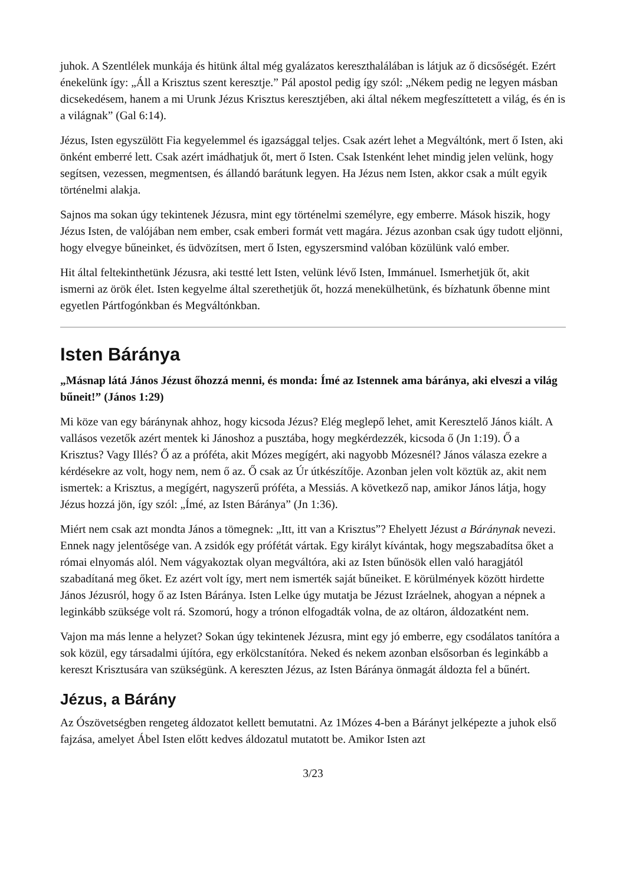juhok. A Szentlélek munkája és hitünk által még gyalázatos kereszthalálában is látjuk az ő dicsőségét. Ezért énekelünk így: „Áll a Krisztus szent keresztje.” Pál apostol pedig így szól: „Nékem pedig ne legyen másban dicsekedésem, hanem a mi Urunk Jézus Krisztus keresztjében, aki által nékem megfeszíttetett a világ, és én is a világnak” (Gal 6:14).
Jézus, Isten egyszülött Fia kegyelemmel és igazsággal teljes. Csak azért lehet a Megváltónk, mert ő Isten, aki önként emberré lett. Csak azért imádhatjuk őt, mert ő Isten. Csak Istenként lehet mindig jelen velünk, hogy segítsen, vezessen, megmentsen, és állandó barátunk legyen. Ha Jézus nem Isten, akkor csak a múlt egyik történelmi alakja.
Sajnos ma sokan úgy tekintenek Jézusra, mint egy történelmi személyre, egy emberre. Mások hiszik, hogy Jézus Isten, de valójában nem ember, csak emberi formát vett magára. Jézus azonban csak úgy tudott eljönni, hogy elvegye bűneinket, és üdvözítsen, mert ő Isten, egyszersmind valóban közülünk való ember.
Hit által feltekinthetünk Jézusra, aki testté lett Isten, velünk lévő Isten, Immánuel. Ismerhetjük őt, akit ismerni az örök élet. Isten kegyelme által szerethetjük őt, hozzá menekülhetünk, és bízhatunk őbenne mint egyetlen Pártfogónkban és Megváltónkban.
Isten Báránya
„Másnap látá János Jézust őhozzá menni, és monda: Ímé az Istennek ama báránya, aki elveszi a világ bűneit!” (János 1:29)
Mi köze van egy báránynak ahhoz, hogy kicsoda Jézus? Elég meglepő lehet, amit Keresztelő János kiált. A vallásos vezetők azért mentek ki Jánoshoz a pusztába, hogy megkérdezzék, kicsoda ő (Jn 1:19). Ő a Krisztus? Vagy Illés? Ő az a próféta, akit Mózes megígért, aki nagyobb Mózesnél? János válasza ezekre a kérdésekre az volt, hogy nem, nem ő az. Ő csak az Úr útkészítője. Azonban jelen volt köztük az, akit nem ismertek: a Krisztus, a megígért, nagyszerű próféta, a Messiás. A következő nap, amikor János látja, hogy Jézus hozzá jön, így szól: „Ímé, az Isten Báránya” (Jn 1:36).
Miért nem csak azt mondta János a tömegnek: „Itt, itt van a Krisztus”? Ehelyett Jézust a Báránynak nevezi. Ennek nagy jelentősége van. A zsidók egy prófétát vártak. Egy királyt kívántak, hogy megszabadítsa őket a római elnyomás alól. Nem vágyakoztak olyan megváltóra, aki az Isten bűnösök ellen való haragjától szabadítaná meg őket. Ez azért volt így, mert nem ismerték saját bűneiket. E körülmények között hirdette János Jézusról, hogy ő az Isten Báránya. Isten Lelke úgy mutatja be Jézust Izráelnek, ahogyan a népnek a leginkább szüksége volt rá. Szomorú, hogy a trónon elfogadták volna, de az oltáron, áldozatként nem.
Vajon ma más lenne a helyzet? Sokan úgy tekintenek Jézusra, mint egy jó emberre, egy csodálatos tanítóra a sok közül, egy társadalmi újítóra, egy erkölcstanítóra. Neked és nekem azonban elsősorban és leginkább a kereszt Krisztusára van szükségünk. A kereszten Jézus, az Isten Báránya önmagát áldozta fel a bűnért.
Jézus, a Bárány
Az Ószövetségben rengeteg áldozatot kellett bemutatni. Az 1Mózes 4-ben a Bárányt jelképezte a juhok első fajzása, amelyet Ábel Isten előtt kedves áldozatul mutatott be. Amikor Isten azt
3/23